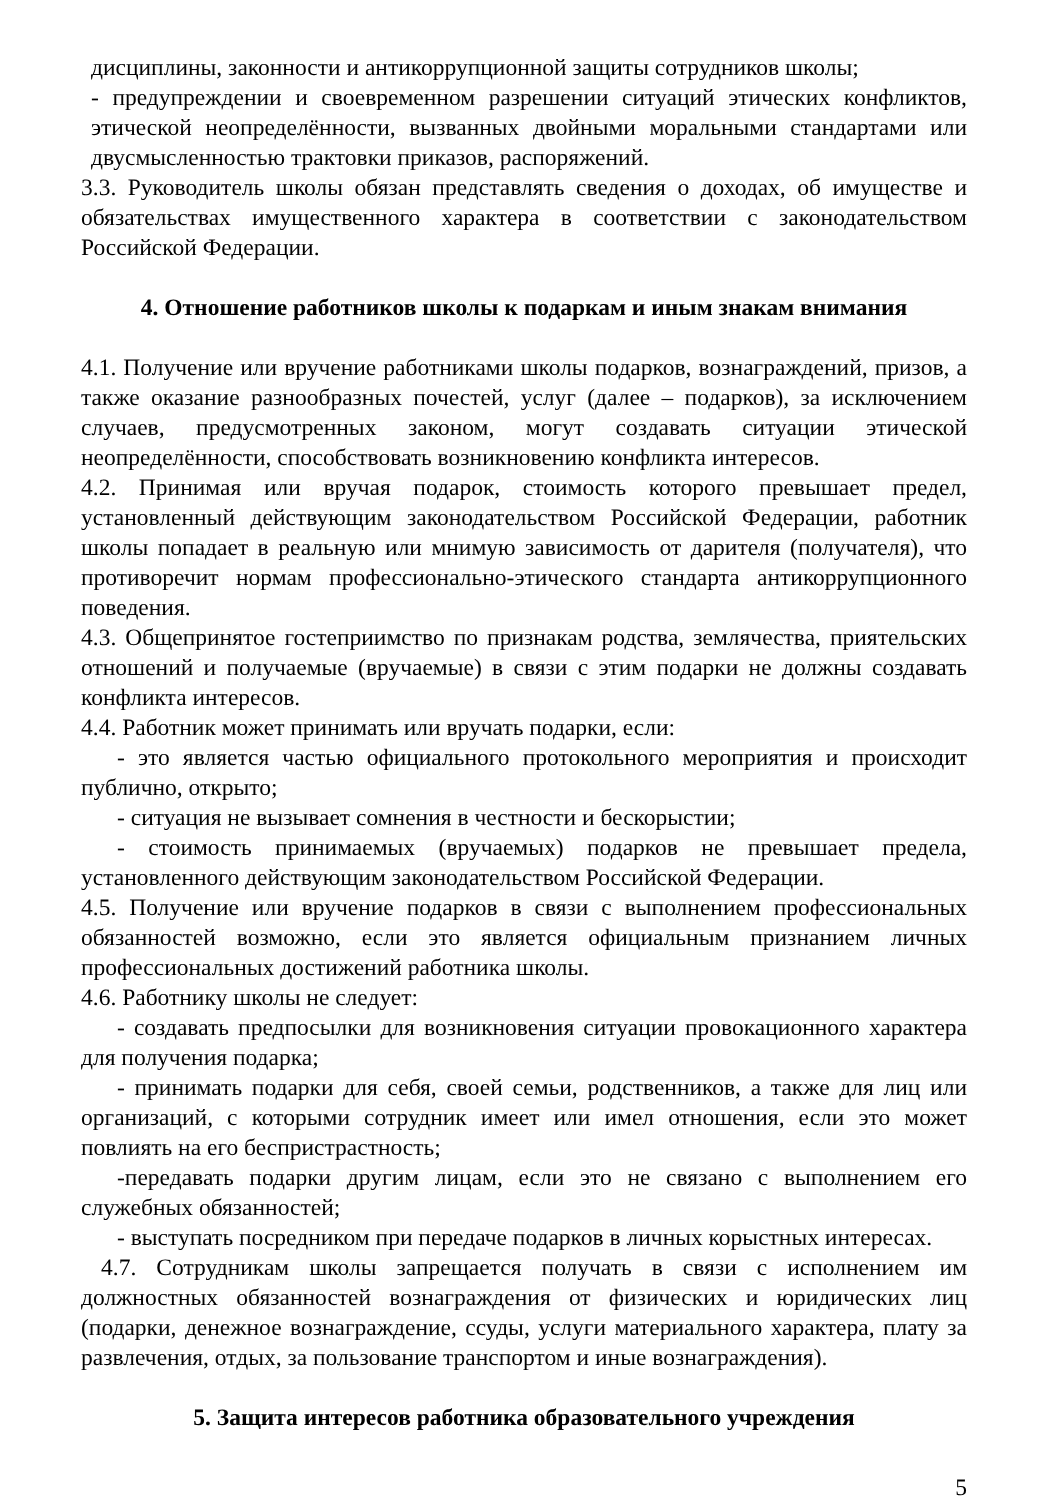дисциплины, законности и антикоррупционной защиты сотрудников школы;
- предупреждении и своевременном разрешении ситуаций этических конфликтов, этической неопределённости, вызванных двойными моральными стандартами или двусмысленностью трактовки приказов, распоряжений.
3.3. Руководитель школы обязан представлять сведения о доходах, об имуществе и обязательствах имущественного характера в соответствии с законодательством Российской Федерации.
4. Отношение работников школы к подаркам и иным знакам внимания
4.1. Получение или вручение работниками школы подарков, вознаграждений, призов, а также оказание разнообразных почестей, услуг (далее – подарков), за исключением случаев, предусмотренных законом, могут создавать ситуации этической неопределённости, способствовать возникновению конфликта интересов.
4.2. Принимая или вручая подарок, стоимость которого превышает предел, установленный действующим законодательством Российской Федерации, работник школы попадает в реальную или мнимую зависимость от дарителя (получателя), что противоречит нормам профессионально-этического стандарта антикоррупционного поведения.
4.3. Общепринятое гостеприимство по признакам родства, землячества, приятельских отношений и получаемые (вручаемые) в связи с этим подарки не должны создавать конфликта интересов.
4.4. Работник может принимать или вручать подарки, если:
- это является частью официального протокольного мероприятия и происходит публично, открыто;
- ситуация не вызывает сомнения в честности и бескорыстии;
- стоимость принимаемых (вручаемых) подарков не превышает предела, установленного действующим законодательством Российской Федерации.
4.5. Получение или вручение подарков в связи с выполнением профессиональных обязанностей возможно, если это является официальным признанием личных профессиональных достижений работника школы.
4.6. Работнику школы не следует:
- создавать предпосылки для возникновения ситуации провокационного характера для получения подарка;
- принимать подарки для себя, своей семьи, родственников, а также для лиц или организаций, с которыми сотрудник имеет или имел отношения, если это может повлиять на его беспристрастность;
-передавать подарки другим лицам, если это не связано с выполнением его служебных обязанностей;
- выступать посредником при передаче подарков в личных корыстных интересах.
4.7. Сотрудникам школы запрещается получать в связи с исполнением им должностных обязанностей вознаграждения от физических и юридических лиц (подарки, денежное вознаграждение, ссуды, услуги материального характера, плату за развлечения, отдых, за пользование транспортом и иные вознаграждения).
5. Защита интересов работника образовательного учреждения
5